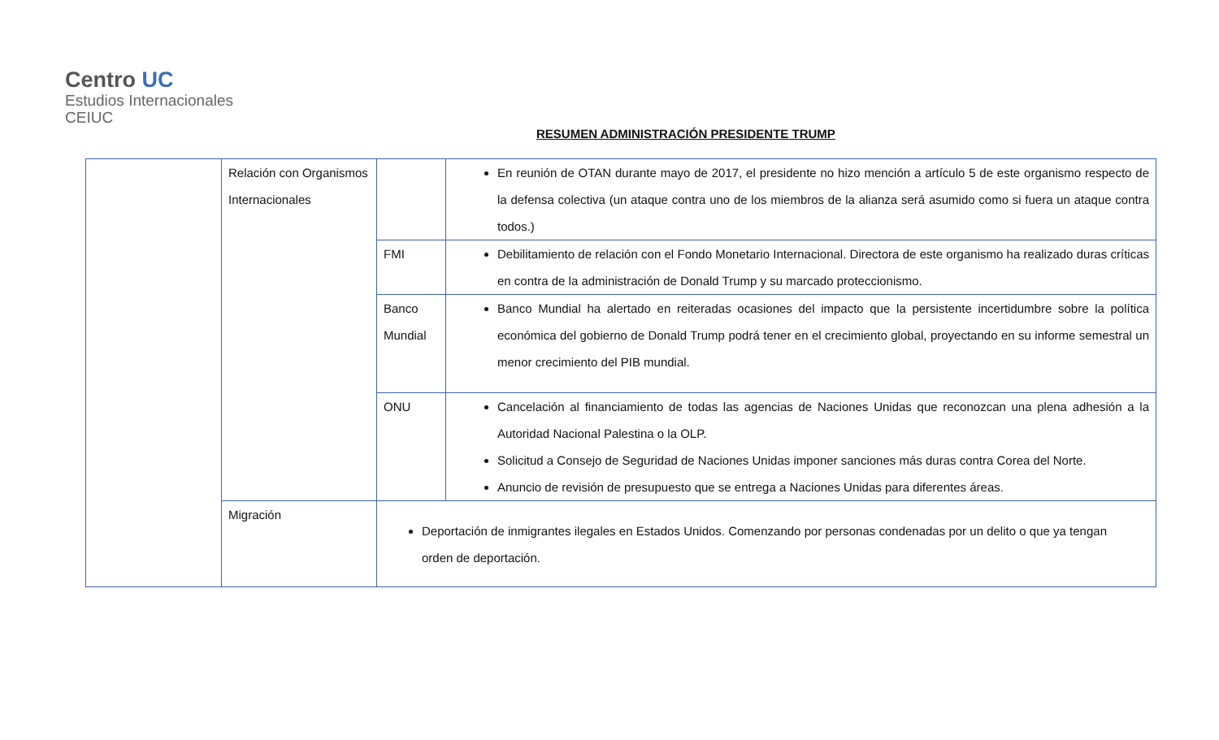Centro UC
Estudios Internacionales
CEIUC
RESUMEN ADMINISTRACIÓN PRESIDENTE TRUMP
| | Relación con Organismos Internacionales | | En reunión de OTAN durante mayo de 2017, el presidente no hizo mención a artículo 5 de este organismo respecto de la defensa colectiva (un ataque contra uno de los miembros de la alianza será asumido como si fuera un ataque contra todos.) |
| | | FMI | Debilitamiento de relación con el Fondo Monetario Internacional. Directora de este organismo ha realizado duras críticas en contra de la administración de Donald Trump y su marcado proteccionismo. |
| | | Banco Mundial | Banco Mundial ha alertado en reiteradas ocasiones del impacto que la persistente incertidumbre sobre la política económica del gobierno de Donald Trump podrá tener en el crecimiento global, proyectando en su informe semestral un menor crecimiento del PIB mundial. |
| | | ONU | Cancelación al financiamiento de todas las agencias de Naciones Unidas que reconozcan una plena adhesión a la Autoridad Nacional Palestina o la OLP. Solicitud a Consejo de Seguridad de Naciones Unidas imponer sanciones más duras contra Corea del Norte. Anuncio de revisión de presupuesto que se entrega a Naciones Unidas para diferentes áreas. |
| | Migración | Deportación de inmigrantes ilegales en Estados Unidos. Comenzando por personas condenadas por un delito o que ya tengan orden de deportación. | |